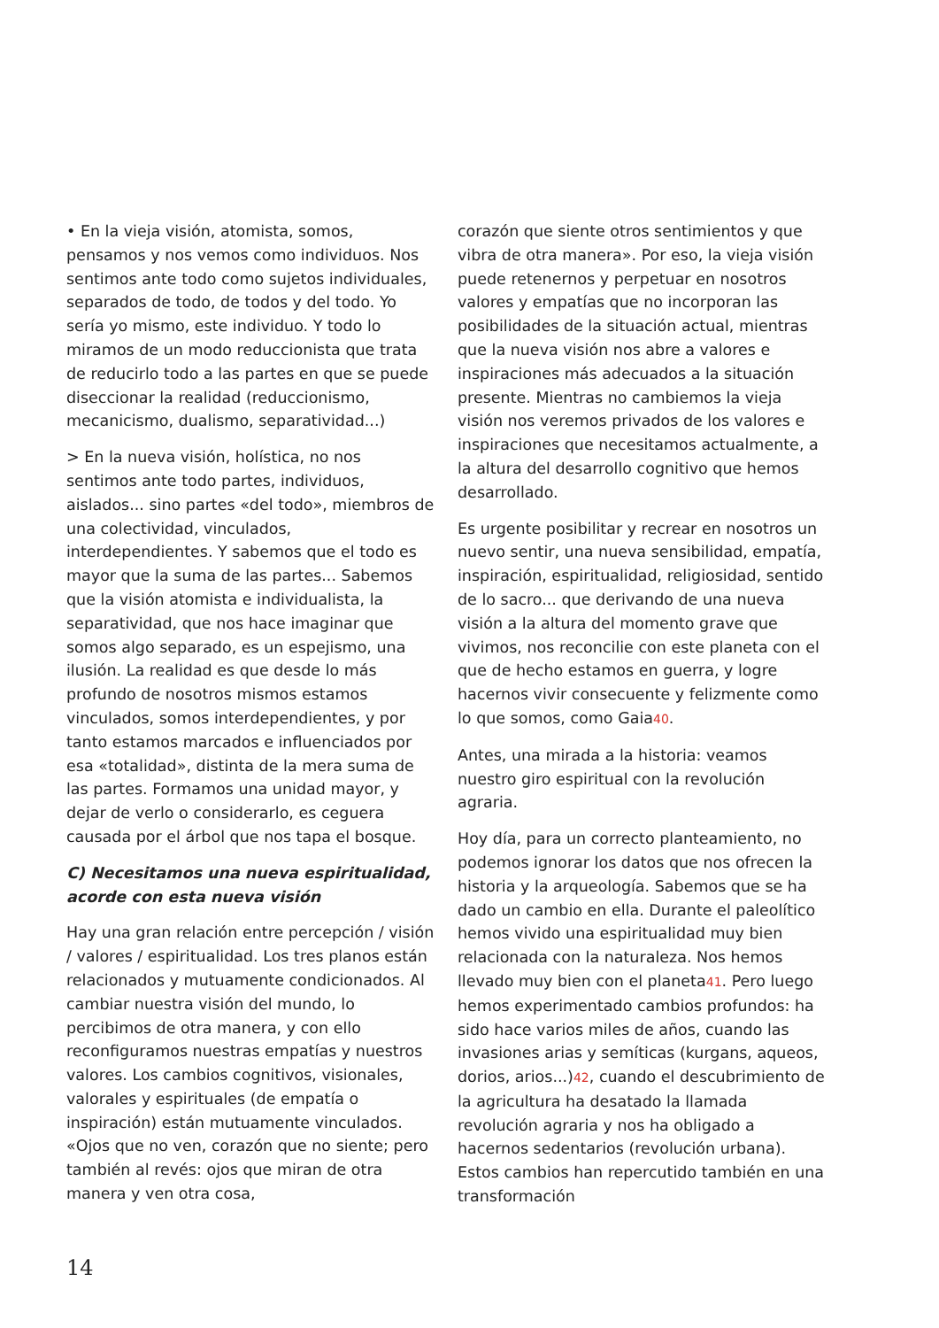• En la vieja visión, atomista, somos, pensamos y nos vemos como individuos. Nos sentimos ante todo como sujetos individuales, separados de todo, de todos y del todo. Yo sería yo mismo, este individuo. Y todo lo miramos de un modo reduccionista que trata de reducirlo todo a las partes en que se puede diseccionar la realidad (reduccionismo, mecanicismo, dualismo, separatividad...)
> En la nueva visión, holística, no nos sentimos ante todo partes, individuos, aislados... sino partes «del todo», miembros de una colectividad, vinculados, interdependientes. Y sabemos que el todo es mayor que la suma de las partes... Sabemos que la visión atomista e individualista, la separatividad, que nos hace imaginar que somos algo separado, es un espejismo, una ilusión. La realidad es que desde lo más profundo de nosotros mismos estamos vinculados, somos interdependientes, y por tanto estamos marcados e influenciados por esa «totalidad», distinta de la mera suma de las partes. Formamos una unidad mayor, y dejar de verlo o considerarlo, es ceguera causada por el árbol que nos tapa el bosque.
C) Necesitamos una nueva espiritualidad, acorde con esta nueva visión
Hay una gran relación entre percepción / visión / valores / espiritualidad. Los tres planos están relacionados y mutuamente condicionados. Al cambiar nuestra visión del mundo, lo percibimos de otra manera, y con ello reconfiguramos nuestras empatías y nuestros valores. Los cambios cognitivos, visionales, valorales y espirituales (de empatía o inspiración) están mutuamente vinculados. «Ojos que no ven, corazón que no siente; pero también al revés: ojos que miran de otra manera y ven otra cosa,
corazón que siente otros sentimientos y que vibra de otra manera». Por eso, la vieja visión puede retenernos y perpetuar en nosotros valores y empatías que no incorporan las posibilidades de la situación actual, mientras que la nueva visión nos abre a valores e inspiraciones más adecuados a la situación presente. Mientras no cambiemos la vieja visión nos veremos privados de los valores e inspiraciones que necesitamos actualmente, a la altura del desarrollo cognitivo que hemos desarrollado.
Es urgente posibilitar y recrear en nosotros un nuevo sentir, una nueva sensibilidad, empatía, inspiración, espiritualidad, religiosidad, sentido de lo sacro... que derivando de una nueva visión a la altura del momento grave que vivimos, nos reconcilie con este planeta con el que de hecho estamos en guerra, y logre hacernos vivir consecuente y felizmente como lo que somos, como Gaia40.
Antes, una mirada a la historia: veamos nuestro giro espiritual con la revolución agraria.
Hoy día, para un correcto planteamiento, no podemos ignorar los datos que nos ofrecen la historia y la arqueología. Sabemos que se ha dado un cambio en ella. Durante el paleolítico hemos vivido una espiritualidad muy bien relacionada con la naturaleza. Nos hemos llevado muy bien con el planeta41. Pero luego hemos experimentado cambios profundos: ha sido hace varios miles de años, cuando las invasiones arias y semíticas (kurgans, aqueos, dorios, arios...)42, cuando el descubrimiento de la agricultura ha desatado la llamada revolución agraria y nos ha obligado a hacernos sedentarios (revolución urbana). Estos cambios han repercutido también en una transformación
14